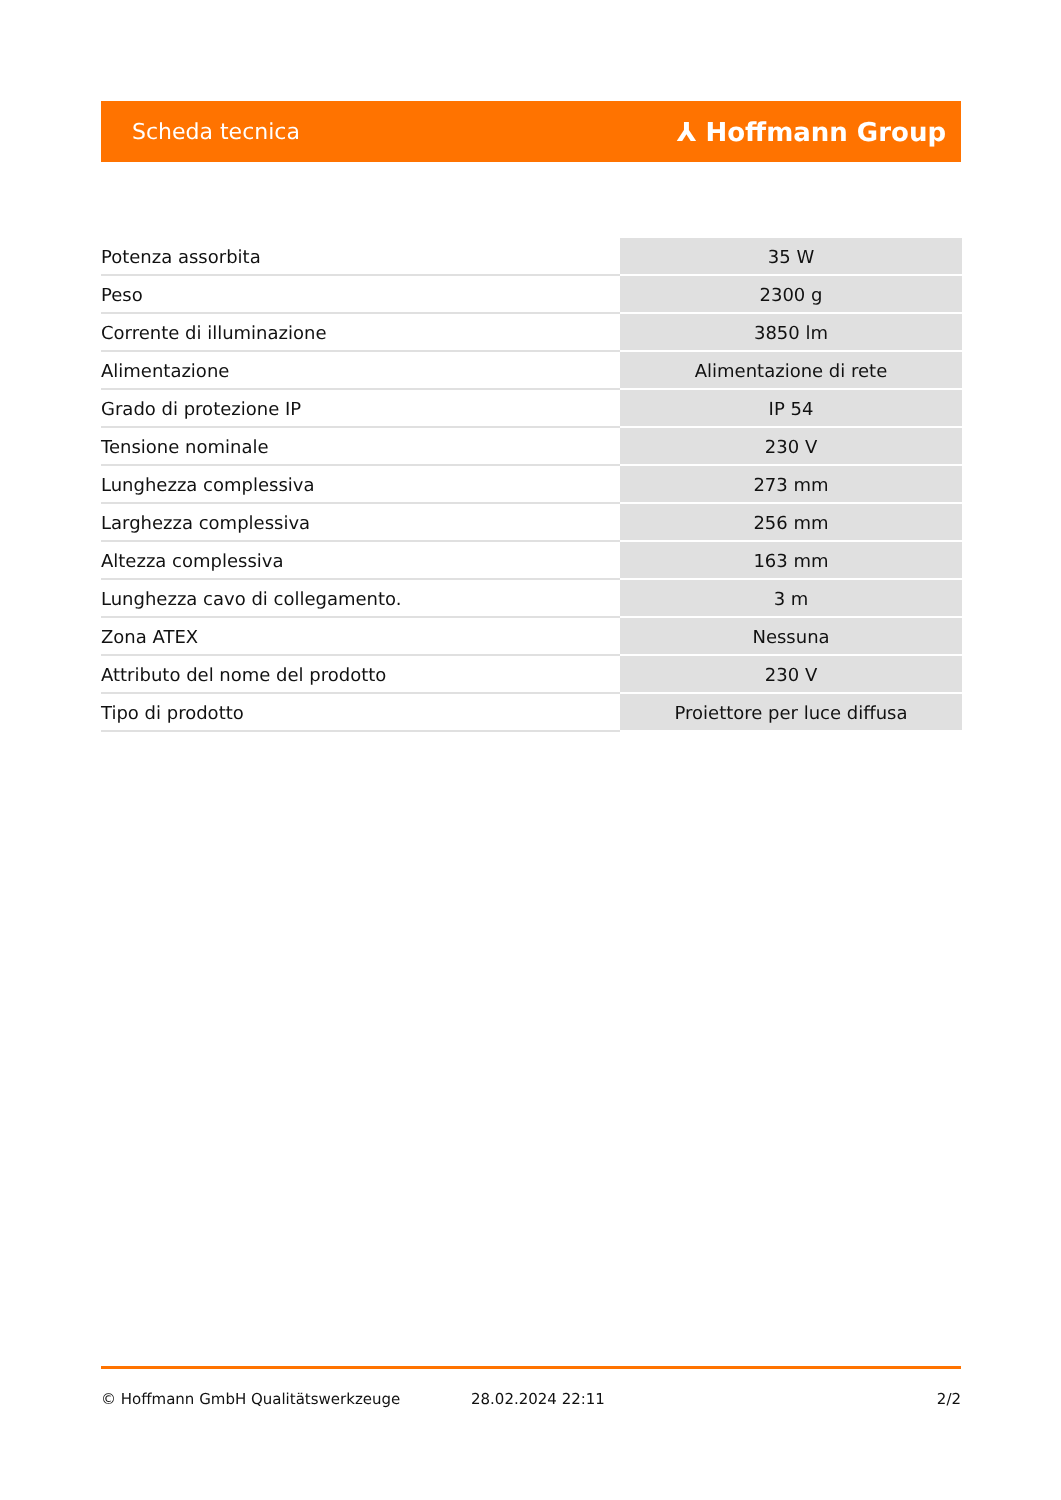Scheda tecnica ⅄ Hoffmann Group
| Potenza assorbita | 35 W |
| Peso | 2300 g |
| Corrente di illuminazione | 3850 lm |
| Alimentazione | Alimentazione di rete |
| Grado di protezione IP | IP 54 |
| Tensione nominale | 230 V |
| Lunghezza complessiva | 273 mm |
| Larghezza complessiva | 256 mm |
| Altezza complessiva | 163 mm |
| Lunghezza cavo di collegamento. | 3 m |
| Zona ATEX | Nessuna |
| Attributo del nome del prodotto | 230 V |
| Tipo di prodotto | Proiettore per luce diffusa |
© Hoffmann GmbH Qualitätswerkzeuge 28.02.2024 22:11 2/2